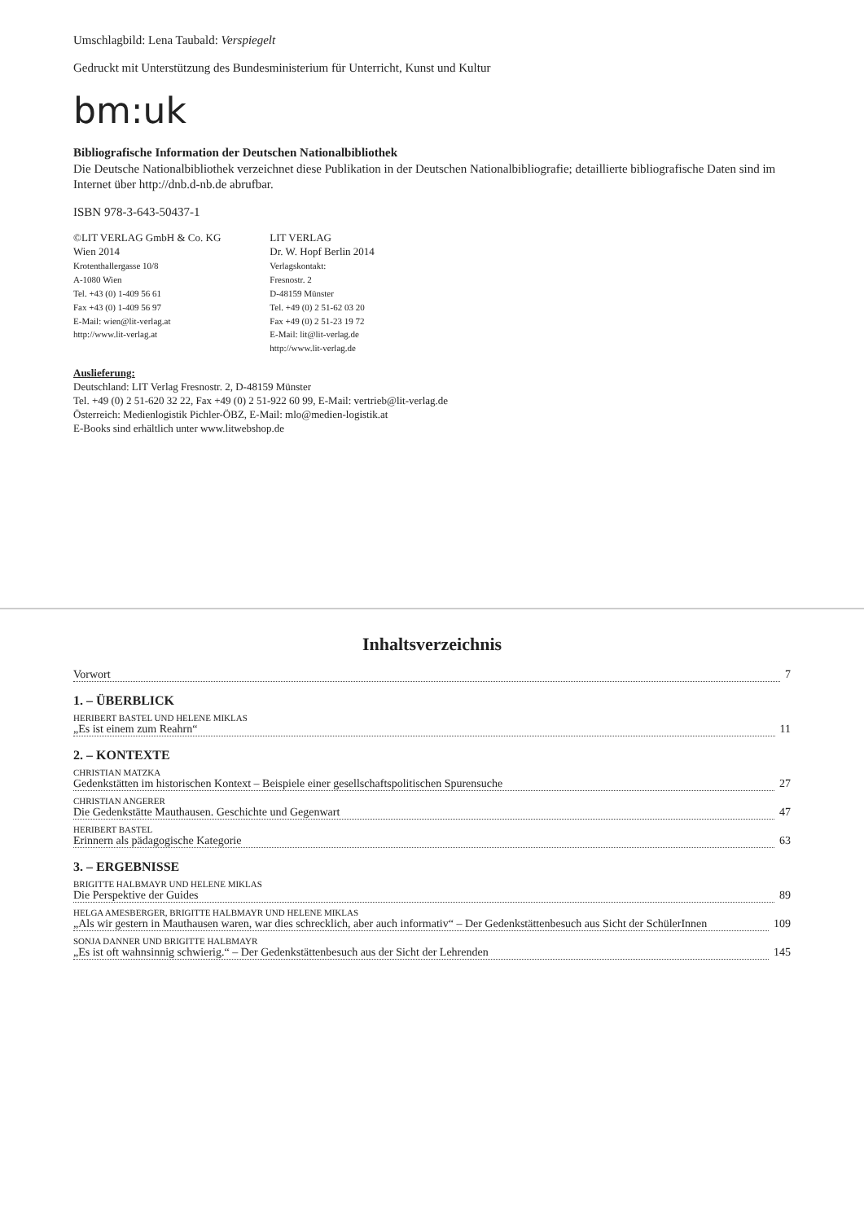Umschlagbild: Lena Taubald: Verspiegelt
Gedruckt mit Unterstützung des Bundesministerium für Unterricht, Kunst und Kultur
bm:uk
Bibliografische Information der Deutschen Nationalbibliothek
Die Deutsche Nationalbibliothek verzeichnet diese Publikation in der Deutschen Nationalbibliografie; detaillierte bibliografische Daten sind im Internet über http://dnb.d-nb.de abrufbar.
ISBN 978-3-643-50437-1
©LIT VERLAG GmbH & Co. KG
Wien 2014
Krotenthallergasse 10/8
A-1080 Wien
Tel. +43 (0) 1-409 56 61
Fax +43 (0) 1-409 56 97
E-Mail: wien@lit-verlag.at
http://www.lit-verlag.at
LIT VERLAG
Dr. W. Hopf Berlin 2014
Verlagskontakt:
Fresnostr. 2
D-48159 Münster
Tel. +49 (0) 2 51-62 03 20
Fax +49 (0) 2 51-23 19 72
E-Mail: lit@lit-verlag.de
http://www.lit-verlag.de
Auslieferung:
Deutschland: LIT Verlag Fresnostr. 2, D-48159 Münster
Tel. +49 (0) 2 51-620 32 22, Fax +49 (0) 2 51-922 60 99, E-Mail: vertrieb@lit-verlag.de
Österreich: Medienlogistik Pichler-ÖBZ, E-Mail: mlo@medien-logistik.at
E-Books sind erhältlich unter www.litwebshop.de
Inhaltsverzeichnis
Vorwort 7
1. – ÜBERBLICK
HERIBERT BASTEL UND HELENE MIKLAS
„Es ist einem zum Reahrn“11
2. – KONTEXTE
CHRISTIAN MATZKA
Gedenkstätten im historischen Kontext – Beispiele einer gesellschaftspolitischen Spurensuche 27
CHRISTIAN ANGERER
Die Gedenkstätte Mauthausen. Geschichte und Gegenwart 47
HERIBERT BASTEL
Erinnern als pädagogische Kategorie 63
3. – ERGEBNISSE
BRIGITTE HALBMAYR UND HELENE MIKLAS
Die Perspektive der Guides 89
HELGA AMESBERGER, BRIGITTE HALBMAYR UND HELENE MIKLAS
„Als wir gestern in Mauthausen waren, war dies schrecklich, aber auch informativ“ – Der Gedenkstättenbesuch aus Sicht der SchülerInnen 109
SONJA DANNER UND BRIGITTE HALBMAYR
„Es ist oft wahnsinnig schwierig.“ – Der Gedenkstättenbesuch aus der Sicht der Lehrenden 145